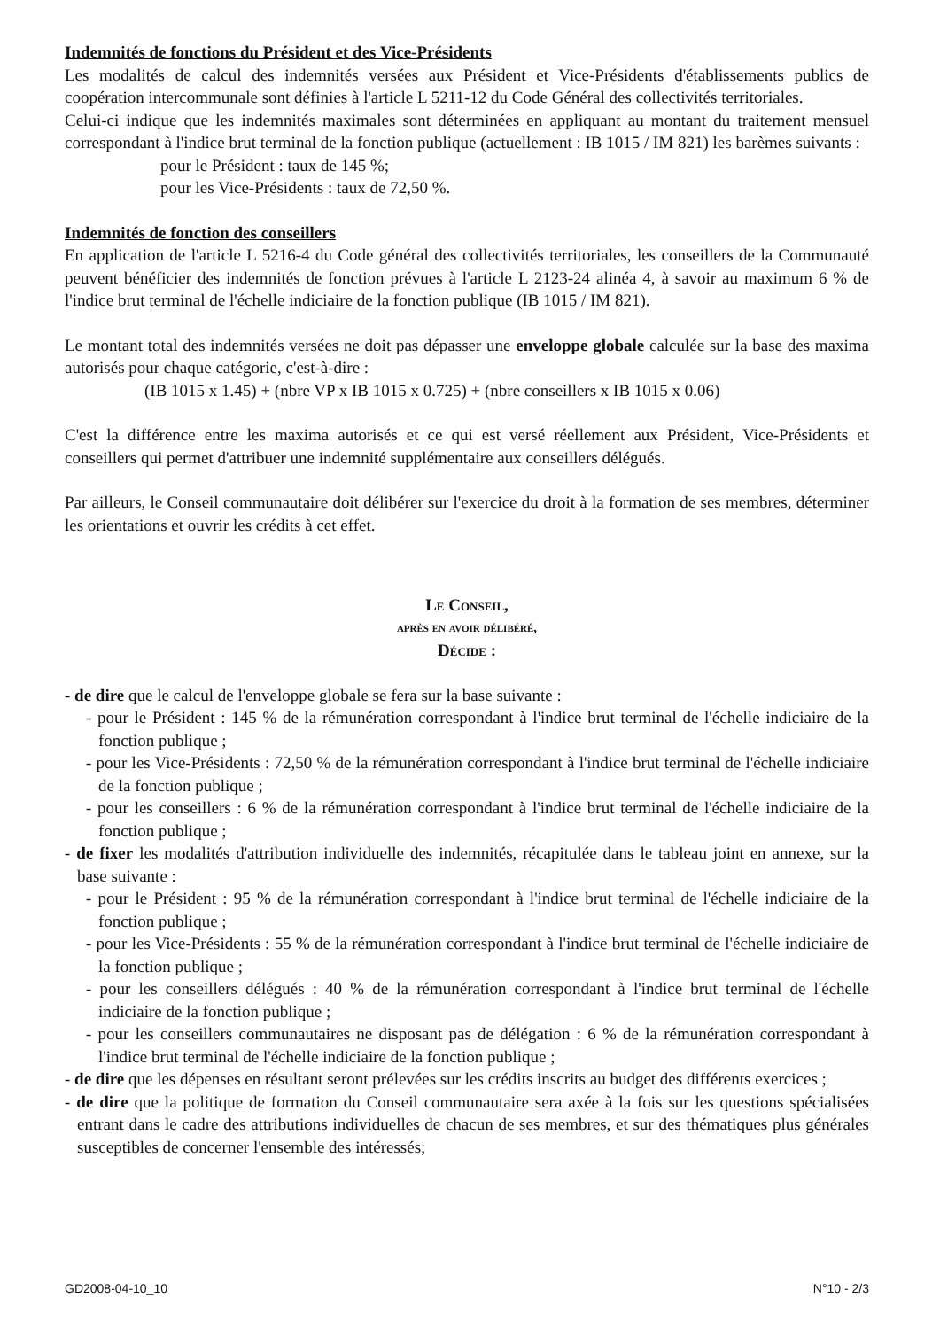Indemnités de fonctions du Président et des Vice-Présidents
Les modalités de calcul des indemnités versées aux Président et Vice-Présidents d'établissements publics de coopération intercommunale sont définies à l'article L 5211-12 du Code Général des collectivités territoriales.
Celui-ci indique que les indemnités maximales sont déterminées en appliquant au montant du traitement mensuel correspondant à l'indice brut terminal de la fonction publique (actuellement : IB 1015 / IM 821) les barèmes suivants :
pour le Président : taux de 145 %;
pour les Vice-Présidents : taux de 72,50 %.
Indemnités de fonction des conseillers
En application de l'article L 5216-4 du Code général des collectivités territoriales, les conseillers de la Communauté peuvent bénéficier des indemnités de fonction prévues à l'article L 2123-24 alinéa 4, à savoir au maximum 6 % de l'indice brut terminal de l'échelle indiciaire de la fonction publique (IB 1015 / IM 821).
Le montant total des indemnités versées ne doit pas dépasser une enveloppe globale calculée sur la base des maxima autorisés pour chaque catégorie, c'est-à-dire :
(IB 1015 x 1.45) + (nbre VP x IB 1015 x 0.725) + (nbre conseillers x IB 1015 x 0.06)
C'est la différence entre les maxima autorisés et ce qui est versé réellement aux Président, Vice-Présidents et conseillers qui permet d'attribuer une indemnité supplémentaire aux conseillers délégués.
Par ailleurs, le Conseil communautaire doit délibérer sur l'exercice du droit à la formation de ses membres, déterminer les orientations et ouvrir les crédits à cet effet.
Le Conseil,
après en avoir délibéré,
Décide :
- de dire que le calcul de l'enveloppe globale se fera sur la base suivante :
- pour le Président : 145 % de la rémunération correspondant à l'indice brut terminal de l'échelle indiciaire de la fonction publique ;
- pour les Vice-Présidents : 72,50 % de la rémunération correspondant à l'indice brut terminal de l'échelle indiciaire de la fonction publique ;
- pour les conseillers : 6 % de la rémunération correspondant à l'indice brut terminal de l'échelle indiciaire de la fonction publique ;
- de fixer les modalités d'attribution individuelle des indemnités, récapitulée dans le tableau joint en annexe, sur la base suivante :
- pour le Président : 95 % de la rémunération correspondant à l'indice brut terminal de l'échelle indiciaire de la fonction publique ;
- pour les Vice-Présidents : 55 % de la rémunération correspondant à l'indice brut terminal de l'échelle indiciaire de la fonction publique ;
- pour les conseillers délégués : 40 % de la rémunération correspondant à l'indice brut terminal de l'échelle indiciaire de la fonction publique ;
- pour les conseillers communautaires ne disposant pas de délégation : 6 % de la rémunération correspondant à l'indice brut terminal de l'échelle indiciaire de la fonction publique ;
- de dire que les dépenses en résultant seront prélevées sur les crédits inscrits au budget des différents exercices ;
- de dire que la politique de formation du Conseil communautaire sera axée à la fois sur les questions spécialisées entrant dans le cadre des attributions individuelles de chacun de ses membres, et sur des thématiques plus générales susceptibles de concerner l'ensemble des intéressés;
GD2008-04-10_10 N°10 - 2/3